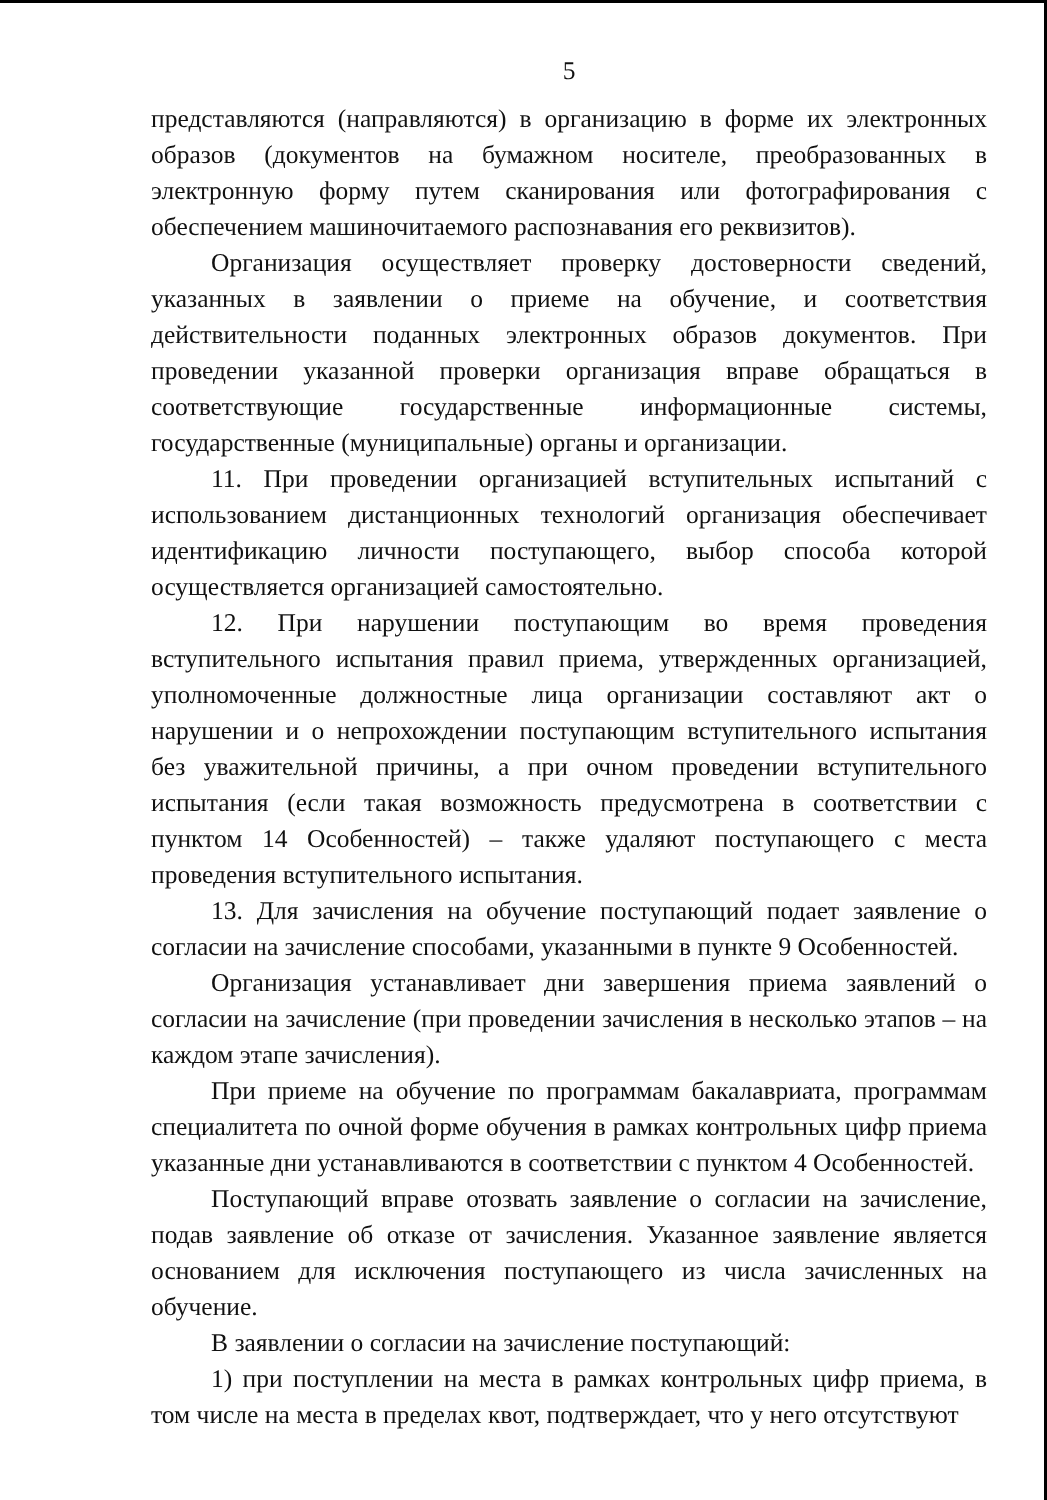5
представляются (направляются) в организацию в форме их электронных образов (документов на бумажном носителе, преобразованных в электронную форму путем сканирования или фотографирования с обеспечением машиночитаемого распознавания его реквизитов).
Организация осуществляет проверку достоверности сведений, указанных в заявлении о приеме на обучение, и соответствия действительности поданных электронных образов документов. При проведении указанной проверки организация вправе обращаться в соответствующие государственные информационные системы, государственные (муниципальные) органы и организации.
11. При проведении организацией вступительных испытаний с использованием дистанционных технологий организация обеспечивает идентификацию личности поступающего, выбор способа которой осуществляется организацией самостоятельно.
12. При нарушении поступающим во время проведения вступительного испытания правил приема, утвержденных организацией, уполномоченные должностные лица организации составляют акт о нарушении и о непрохождении поступающим вступительного испытания без уважительной причины, а при очном проведении вступительного испытания (если такая возможность предусмотрена в соответствии с пунктом 14 Особенностей) – также удаляют поступающего с места проведения вступительного испытания.
13. Для зачисления на обучение поступающий подает заявление о согласии на зачисление способами, указанными в пункте 9 Особенностей.
Организация устанавливает дни завершения приема заявлений о согласии на зачисление (при проведении зачисления в несколько этапов – на каждом этапе зачисления).
При приеме на обучение по программам бакалавриата, программам специалитета по очной форме обучения в рамках контрольных цифр приема указанные дни устанавливаются в соответствии с пунктом 4 Особенностей.
Поступающий вправе отозвать заявление о согласии на зачисление, подав заявление об отказе от зачисления. Указанное заявление является основанием для исключения поступающего из числа зачисленных на обучение.
В заявлении о согласии на зачисление поступающий:
1) при поступлении на места в рамках контрольных цифр приема, в том числе на места в пределах квот, подтверждает, что у него отсутствуют